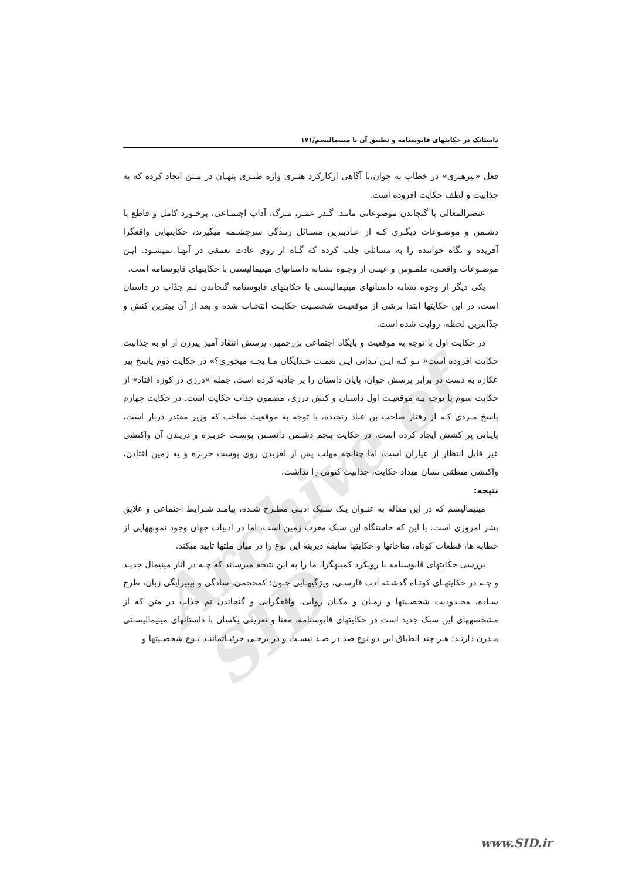Archive of SID
داستانک در حکایتهای قابوسنامه و تطبیق آن با مینیمالیسم/۱۷۱
فعل «بپرهیزی» در خطاب به جوان،با آگاهی ازکارکرد هنـری واژه طنـزی پنهـان در مـتن ایجاد کرده که به جذابیت و لطف حکایت افزوده است.
عنصرالمعالی با گنجاندن موضوعاتی مانند: گـذر عمـر، مـرگ، آداب اجتمـاعی، برخـورد کامل و قاطع با دشـمن و موضـوعات دیگـری کـه از عـادیترین مسـائل زنـدگی سرچشـمه میگیرند، حکایتهایی واقعگرا آفریده و نگاه خواننده را به مسائلی جلب کرده که گـاه از روی عادت تعمقی در آنهـا نمیشـود. ایـن موضـوعات واقعـی، ملمـوس و عینـی از وجـوه تشـابه داستانهای مینیمالیستی با حکایتهای قابوسنامه است.
یکی دیگر از وجوه تشابه داستانهای مینیمالیستی با حکایتهای قابوسنامه گنجاندن تـم جذّاب در داستان است. در این حکایتها ابتدا برشی از موقعیـت شخصـیت حکایـت انتخـاب شده و بعد از آن بهترین کنش و جذّابترین لحظه، روایت شده است.
در حکایت اول با توجه به موقعیت و پایگاه اجتماعی بزرجمهر، پرسش انتقاد آمیز پیرزن از او به جذابیت حکایت افزوده است« تـو کـه ایـن نـدانی ایـن نعمـت خـدایگان مـا بچـه میخوری؟» در حکایت دوم پاسخ پیر عکازه به دست در برابر پرسش جوان، پایان داستان را پر جاذبه کرده است. جملهٔ «درزی در کوزه افتاد» از حکایت سوم با توجه بـه موقعیـت اول داستان و کنش درزی، مضمون جذاب حکایت است. در حکایت چهارم پاسخ مـردی کـه از رفتار صاحب بن عباد رنجیده، با توجه به موقعیت صاحب که وزیر مقتدر دربار است، پایـانی پر کشش ایجاد کرده است. در حکایت پنجم دشـمن دانسـتن پوسـت خربـزه و دریـدن آن واکنشی غیر قابل انتظار از عیاران است، اما چنانچه مهلب پس از لغزیدن روی پوست خربزه و به زمین افتادن، واکنشی منطقی نشان میداد حکایت، جذابیت کنونی را نداشت.
نتیجه:
مینیمالیسم که در این مقاله به عنـوان یـک سـبک ادبـی مطـرح شـده، پیامـد شـرایط اجتماعی و علایق بشر امروزی است. با این که خاستگاه این سبک مغرب زمین است، اما در ادبیات جهان وجود نمونههایی از خطابه ها، قطعات کوتاه، مناجاتها و حکایتها سابقهٔ دیرینهٔ این نوع را در میان ملتها تأیید میکند.
بررسی حکایتهای قابوسنامه با رویکرد کمینهگرا، ما را به این نتیجه میرساند که چـه در آثار مینیمال جدیـد و چـه در حکایتهـای کوتـاه گذشـته ادب فارسـی، ویژگیهـایی چـون: کمحجمی، سادگی و بیپیرایگی زبان، طرح سـاده، محـدودیت شخصـیتها و زمـان و مکـان روایی، واقعگرایی و گنجاندن تم جذاب در متن که از مشخصههای این سبک جدید است در حکایتهای قابوسنامه، معنا و تعریفی یکسان با داستانهای مینیمالیسـتی مـدرن دارنـد؛ هـر چند انطباق این دو نوع صد در صـد نیسـت و در برخـی جزئیـاتماننـد نـوع شخصـیتها و
www.SID.ir